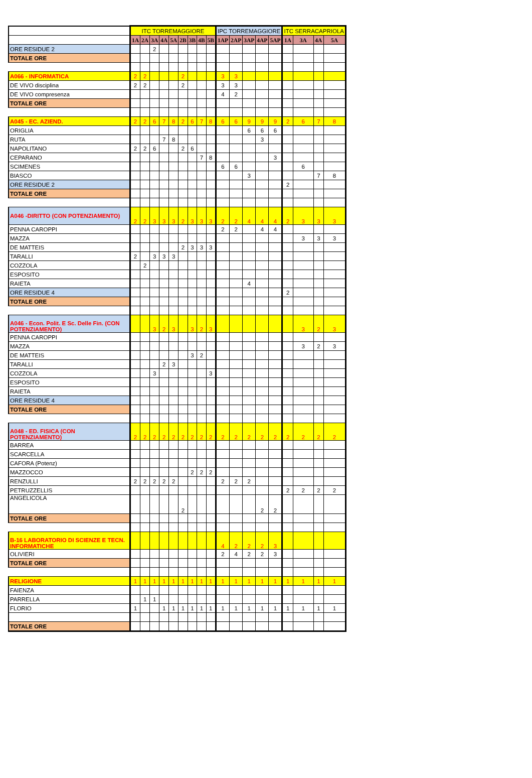| | ITC TORREMAGGIORE | | | | | | | | | IPC TORREMAGGIORE | | | | | ITC SERRACAPRIOLA | | | |
| | 1A | 2A | 3A | 4A | 5A | 2B | 3B | 4B | 5B | 1AP | 2AP | 3AP | 4AP | 5AP | 1A | 3A | 4A | 5A |
| ORE RESIDUE 2 | | | 2 | | | | | | | | | | | | | | | |
| TOTALE ORE | | | | | | | | | | | | | | | | | | |
| A066 - INFORMATICA | 2 | 2 | | | | 2 | | | | 3 | 3 | | | | | | | |
| DE VIVO disciplina | 2 | 2 | | | | 2 | | | | 3 | 3 | | | | | | | |
| DE VIVO compresenza | | | | | | | | | | 4 | 2 | | | | | | | |
| TOTALE ORE | | | | | | | | | | | | | | | | | | |
| A045 - EC. AZIEND. | 2 | 2 | 6 | 7 | 8 | 2 | 6 | 7 | 8 | 6 | 6 | 9 | 9 | 9 | 2 | 6 | 7 | 8 |
| ORIGLIA | | | | | | | | | | | | 6 | 6 | 6 | | | | |
| RUTA | | | | 7 | 8 | | | | | | | | 3 | | | | | |
| NAPOLITANO | 2 | 2 | 6 | | | 2 | 6 | | | | | | | | | | | |
| CEPARANO | | | | | | | | 7 | 8 | | | | | 3 | | | | |
| SCIMENES | | | | | | | | | | 6 | 6 | | | | | 6 | | |
| BIASCO | | | | | | | | | | | | 3 | | | | | 7 | 8 |
| ORE RESIDUE 2 | | | | | | | | | | | | | | | 2 | | | |
| TOTALE ORE | | | | | | | | | | | | | | | | | | |
| A046 -DIRITTO (CON POTENZIAMENTO) | 2 | 2 | 3 | 3 | 3 | 2 | 3 | 3 | 3 | 2 | 2 | 4 | 4 | 4 | 2 | 3 | 3 | 3 |
| PENNA CAROPPI | | | | | | | | | | 2 | 2 | | 4 | 4 | | | | |
| MAZZA | | | | | | | | | | | | | | | | 3 | 3 | 3 |
| DE MATTEIS | | | | | | 2 | 3 | 3 | 3 | | | | | | | | | |
| TARALLI | 2 | | 3 | 3 | 3 | | | | | | | | | | | | | |
| COZZOLA | | 2 | | | | | | | | | | | | | | | | |
| ESPOSITO | | | | | | | | | | | | | | | | | | |
| RAIETA | | | | | | | | | | | | 4 | | | | | | |
| ORE RESIDUE 4 | | | | | | | | | | | | | | | 2 | | | |
| TOTALE ORE | | | | | | | | | | | | | | | | | | |
| A046 - Econ. Polit. E Sc. Delle Fin. (CON POTENZIAMENTO) | | | 3 | 2 | 3 | | 3 | 2 | 3 | | | | | | | 3 | 2 | 3 |
| PENNA CAROPPI | | | | | | | | | | | | | | | | | | |
| MAZZA | | | | | | | | | | | | | | | | 3 | 2 | 3 |
| DE MATTEIS | | | | | | | 3 | 2 | | | | | | | | | | |
| TARALLI | | | | 2 | 3 | | | | | | | | | | | | | |
| COZZOLA | | | 3 | | | | | | 3 | | | | | | | | | |
| ESPOSITO | | | | | | | | | | | | | | | | | | |
| RAIETA | | | | | | | | | | | | | | | | | | |
| ORE RESIDUE 4 | | | | | | | | | | | | | | | | | | |
| TOTALE ORE | | | | | | | | | | | | | | | | | | |
| A048 - ED. FISICA (CON POTENZIAMENTO) | 2 | 2 | 2 | 2 | 2 | 2 | 2 | 2 | 2 | 2 | 2 | 2 | 2 | 2 | 2 | 2 | 2 | 2 |
| BARREA | | | | | | | | | | | | | | | | | | |
| SCARCELLA | | | | | | | | | | | | | | | | | | |
| CAFORA (Potenz) | | | | | | | | | | | | | | | | | | |
| MAZZOCCO | | | | | | | 2 | 2 | 2 | | | | | | | | | |
| RENZULLI | 2 | 2 | 2 | 2 | 2 | | | | | 2 | 2 | 2 | | | | | | |
| PETRUZZELLIS | | | | | | | | | | | | | | | 2 | 2 | 2 | 2 |
| ANGELICOLA | | | | | | 2 | | | | | | | 2 | 2 | | | | |
| TOTALE ORE | | | | | | | | | | | | | | | | | | |
| B-16 LABORATORIO DI SCIENZE E TECN. INFORMATICHE | | | | | | | | | | 4 | 2 | 2 | 2 | 3 | | | | |
| OLIVIERI | | | | | | | | | | 2 | 4 | 2 | 2 | 3 | | | | |
| TOTALE ORE | | | | | | | | | | | | | | | | | | |
| RELIGIONE | 1 | 1 | 1 | 1 | 1 | 1 | 1 | 1 | 1 | 1 | 1 | 1 | 1 | 1 | 1 | 1 | 1 | 1 |
| FAIENZA | | | | | | | | | | | | | | | | | | |
| PARRELLA | | 1 | 1 | | | | | | | | | | | | | | | |
| FLORIO | 1 | | | 1 | 1 | 1 | 1 | 1 | 1 | 1 | 1 | 1 | 1 | 1 | 1 | 1 | 1 | 1 |
| TOTALE ORE | | | | | | | | | | | | | | | | | | |